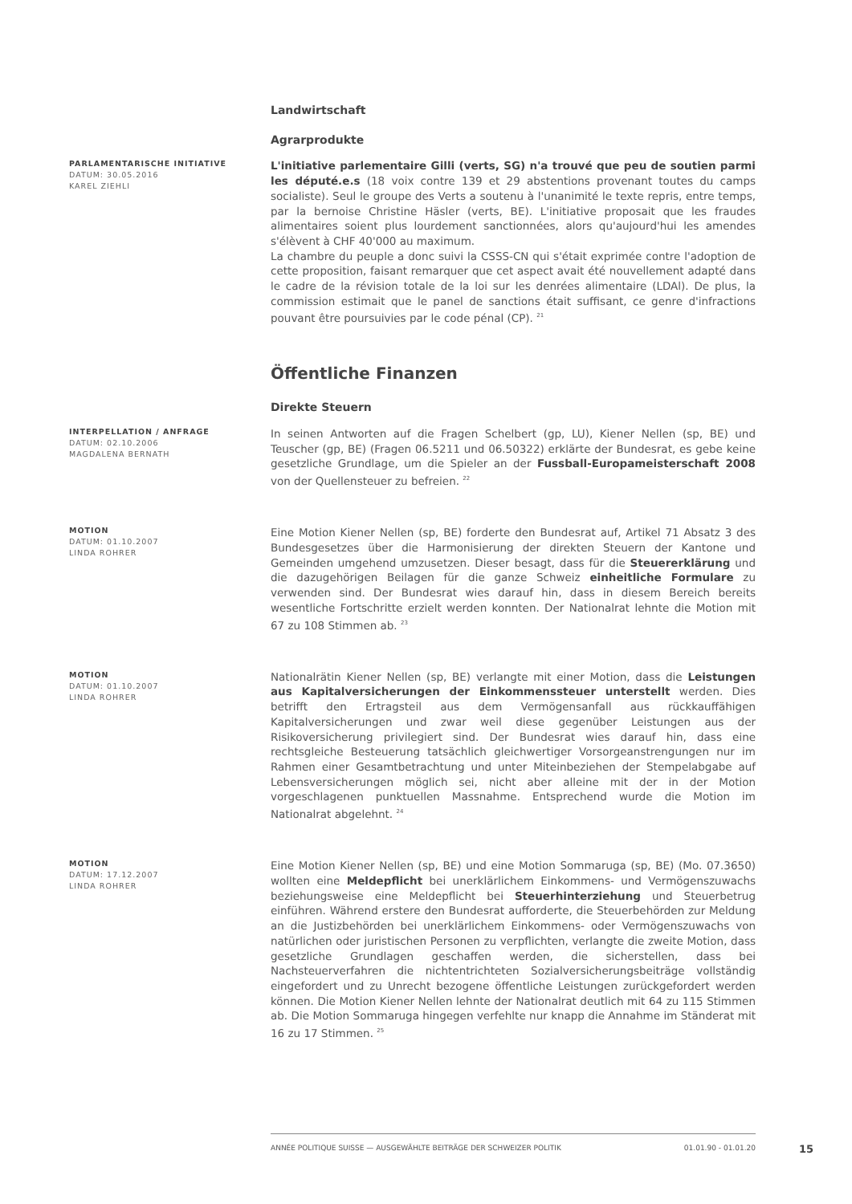Landwirtschaft
Agrarprodukte
PARLAMENTARISCHE INITIATIVE
DATUM: 30.05.2016
KAREL ZIEHLI
L'initiative parlementaire Gilli (verts, SG) n'a trouvé que peu de soutien parmi les député.e.s (18 voix contre 139 et 29 abstentions provenant toutes du camps socialiste). Seul le groupe des Verts a soutenu à l'unanimité le texte repris, entre temps, par la bernoise Christine Häsler (verts, BE). L'initiative proposait que les fraudes alimentaires soient plus lourdement sanctionnées, alors qu'aujourd'hui les amendes s'élèvent à CHF 40'000 au maximum.
La chambre du peuple a donc suivi la CSSS-CN qui s'était exprimée contre l'adoption de cette proposition, faisant remarquer que cet aspect avait été nouvellement adapté dans le cadre de la révision totale de la loi sur les denrées alimentaire (LDAl). De plus, la commission estimait que le panel de sanctions était suffisant, ce genre d'infractions pouvant être poursuivies par le code pénal (CP). <sup>21</sup>
Öffentliche Finanzen
Direkte Steuern
INTERPELLATION / ANFRAGE
DATUM: 02.10.2006
MAGDALENA BERNATH
In seinen Antworten auf die Fragen Schelbert (gp, LU), Kiener Nellen (sp, BE) und Teuscher (gp, BE) (Fragen 06.5211 und 06.50322) erklärte der Bundesrat, es gebe keine gesetzliche Grundlage, um die Spieler an der Fussball-Europameisterschaft 2008 von der Quellensteuer zu befreien. <sup>22</sup>
MOTION
DATUM: 01.10.2007
LINDA ROHRER
Eine Motion Kiener Nellen (sp, BE) forderte den Bundesrat auf, Artikel 71 Absatz 3 des Bundesgesetzes über die Harmonisierung der direkten Steuern der Kantone und Gemeinden umgehend umzusetzen. Dieser besagt, dass für die Steuererklärung und die dazugehörigen Beilagen für die ganze Schweiz einheitliche Formulare zu verwenden sind. Der Bundesrat wies darauf hin, dass in diesem Bereich bereits wesentliche Fortschritte erzielt werden konnten. Der Nationalrat lehnte die Motion mit 67 zu 108 Stimmen ab. <sup>23</sup>
MOTION
DATUM: 01.10.2007
LINDA ROHRER
Nationalrätin Kiener Nellen (sp, BE) verlangte mit einer Motion, dass die Leistungen aus Kapitalversicherungen der Einkommenssteuer unterstellt werden. Dies betrifft den Ertragsteil aus dem Vermögensanfall aus rückkauffähigen Kapitalversicherungen und zwar weil diese gegenüber Leistungen aus der Risikoversicherung privilegiert sind. Der Bundesrat wies darauf hin, dass eine rechtsgleiche Besteuerung tatsächlich gleichwertiger Vorsorgeanstrengungen nur im Rahmen einer Gesamtbetrachtung und unter Miteinbeziehen der Stempelabgabe auf Lebensversicherungen möglich sei, nicht aber alleine mit der in der Motion vorgeschlagenen punktuellen Massnahme. Entsprechend wurde die Motion im Nationalrat abgelehnt. <sup>24</sup>
MOTION
DATUM: 17.12.2007
LINDA ROHRER
Eine Motion Kiener Nellen (sp, BE) und eine Motion Sommaruga (sp, BE) (Mo. 07.3650) wollten eine Meldepflicht bei unerklärlichem Einkommens- und Vermögenszuwachs beziehungsweise eine Meldepflicht bei Steuerhinterziehung und Steuerbetrug einführen. Während erstere den Bundesrat aufforderte, die Steuerbehörden zur Meldung an die Justizbehörden bei unerklärlichem Einkommens- oder Vermögenszuwachs von natürlichen oder juristischen Personen zu verpflichten, verlangte die zweite Motion, dass gesetzliche Grundlagen geschaffen werden, die sicherstellen, dass bei Nachsteuerverfahren die nichtentrichteten Sozialversicherungsbeiträge vollständig eingefordert und zu Unrecht bezogene öffentliche Leistungen zurückgefordert werden können. Die Motion Kiener Nellen lehnte der Nationalrat deutlich mit 64 zu 115 Stimmen ab. Die Motion Sommaruga hingegen verfehlte nur knapp die Annahme im Ständerat mit 16 zu 17 Stimmen. <sup>25</sup>
ANNÉE POLITIQUE SUISSE — AUSGEWÄHLTE BEITRÄGE DER SCHWEIZER POLITIK 01.01.90 - 01.01.20
15